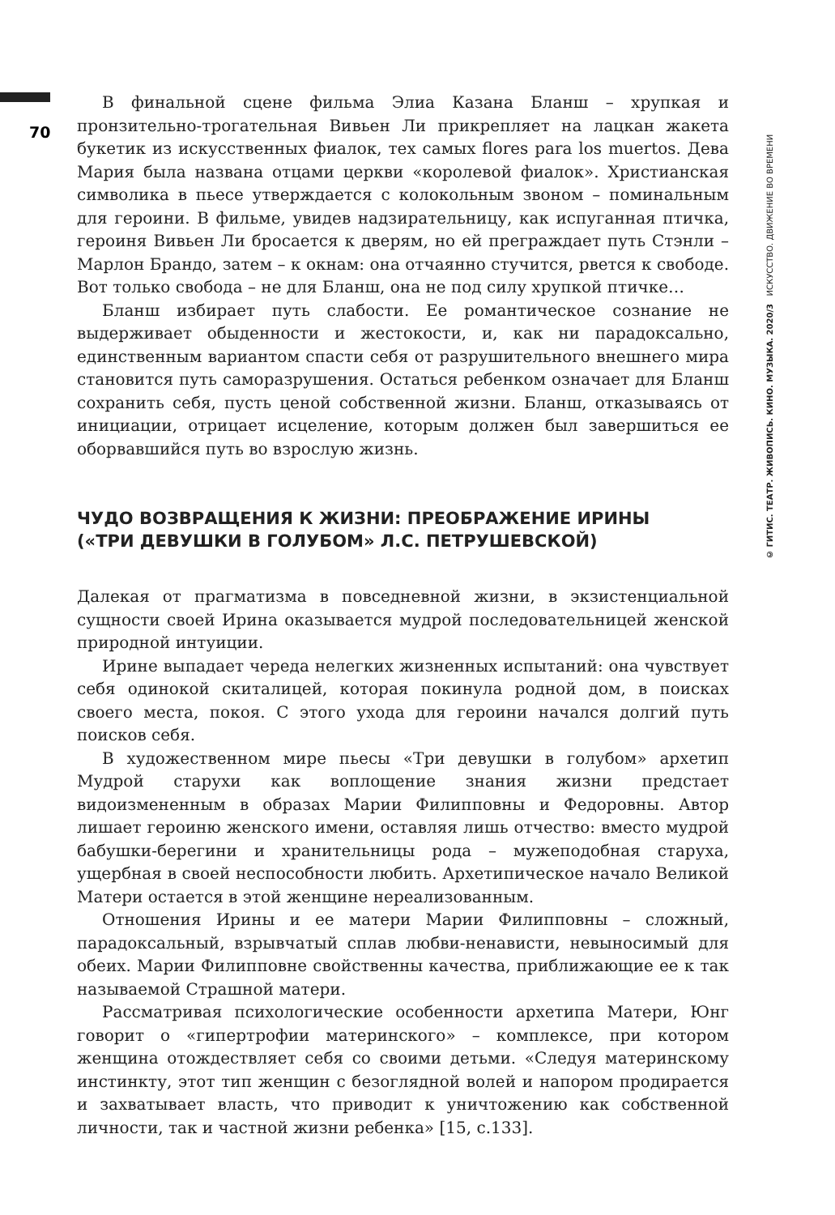70
© ГИТИС. ТЕАТР. ЖИВОПИСЬ. КИНО. МУЗЫКА. 2020/3 ИСКУССТВО. ДВИЖЕНИЕ ВО ВРЕМЕНИ
В финальной сцене фильма Элиа Казана Бланш – хрупкая и пронзительно-трогательная Вивьен Ли прикрепляет на лацкан жакета букетик из искусственных фиалок, тех самых flores para los muertos. Дева Мария была названа отцами церкви «королевой фиалок». Христианская символика в пьесе утверждается с колокольным звоном – поминальным для героини. В фильме, увидев надзирательницу, как испуганная птичка, героиня Вивьен Ли бросается к дверям, но ей преграждает путь Стэнли – Марлон Брандо, затем – к окнам: она отчаянно стучится, рвется к свободе. Вот только свобода – не для Бланш, она не под силу хрупкой птичке…
Бланш избирает путь слабости. Ее романтическое сознание не выдерживает обыденности и жестокости, и, как ни парадоксально, единственным вариантом спасти себя от разрушительного внешнего мира становится путь саморазрушения. Остаться ребенком означает для Бланш сохранить себя, пусть ценой собственной жизни. Бланш, отказываясь от инициации, отрицает исцеление, которым должен был завершиться ее оборвавшийся путь во взрослую жизнь.
ЧУДО ВОЗВРАЩЕНИЯ К ЖИЗНИ: ПРЕОБРАЖЕНИЕ ИРИНЫ
(«ТРИ ДЕВУШКИ В ГОЛУБОМ» Л.С. ПЕТРУШЕВСКОЙ)
Далекая от прагматизма в повседневной жизни, в экзистенциальной сущности своей Ирина оказывается мудрой последовательницей женской природной интуиции.
Ирине выпадает череда нелегких жизненных испытаний: она чувствует себя одинокой скиталицей, которая покинула родной дом, в поисках своего места, покоя. С этого ухода для героини начался долгий путь поисков себя.
В художественном мире пьесы «Три девушки в голубом» архетип Мудрой старухи как воплощение знания жизни предстает видоизмененным в образах Марии Филипповны и Федоровны. Автор лишает героиню женского имени, оставляя лишь отчество: вместо мудрой бабушки-берегини и хранительницы рода – мужеподобная старуха, ущербная в своей неспособности любить. Архетипическое начало Великой Матери остается в этой женщине нереализованным.
Отношения Ирины и ее матери Марии Филипповны – сложный, парадоксальный, взрывчатый сплав любви-ненависти, невыносимый для обеих. Марии Филипповне свойственны качества, приближающие ее к так называемой Страшной матери.
Рассматривая психологические особенности архетипа Матери, Юнг говорит о «гипертрофии материнского» – комплексе, при котором женщина отождествляет себя со своими детьми. «Следуя материнскому инстинкту, этот тип женщин с безоглядной волей и напором продирается и захватывает власть, что приводит к уничтожению как собственной личности, так и частной жизни ребенка» [15, с.133].